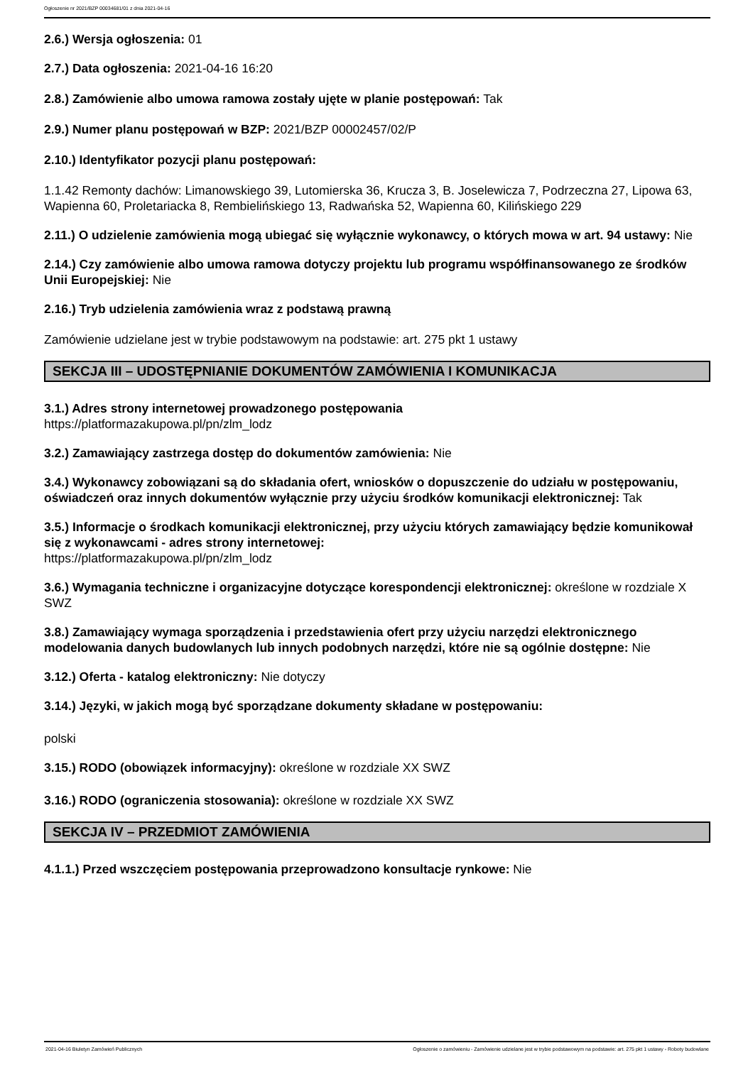Ogłoszenie nr 2021/BZP 00034681/01 z dnia 2021-04-16
2.6.) Wersja ogłoszenia: 01
2.7.) Data ogłoszenia: 2021-04-16 16:20
2.8.) Zamówienie albo umowa ramowa zostały ujęte w planie postępowań: Tak
2.9.) Numer planu postępowań w BZP: 2021/BZP 00002457/02/P
2.10.) Identyfikator pozycji planu postępowań:
1.1.42 Remonty dachów: Limanowskiego 39, Lutomierska 36, Krucza 3, B. Joselewicza 7, Podrzeczna 27, Lipowa 63, Wapienna 60, Proletariacka 8, Rembielińskiego 13, Radwańska 52, Wapienna 60, Kilińskiego 229
2.11.) O udzielenie zamówienia mogą ubiegać się wyłącznie wykonawcy, o których mowa w art. 94 ustawy: Nie
2.14.) Czy zamówienie albo umowa ramowa dotyczy projektu lub programu współfinansowanego ze środków Unii Europejskiej: Nie
2.16.) Tryb udzielenia zamówienia wraz z podstawą prawną
Zamówienie udzielane jest w trybie podstawowym na podstawie: art. 275 pkt 1 ustawy
SEKCJA III – UDOSTĘPNIANIE DOKUMENTÓW ZAMÓWIENIA I KOMUNIKACJA
3.1.) Adres strony internetowej prowadzonego postępowania
https://platformazakupowa.pl/pn/zlm_lodz
3.2.) Zamawiający zastrzega dostęp do dokumentów zamówienia: Nie
3.4.) Wykonawcy zobowiązani są do składania ofert, wniosków o dopuszczenie do udziału w postępowaniu, oświadczeń oraz innych dokumentów wyłącznie przy użyciu środków komunikacji elektronicznej: Tak
3.5.) Informacje o środkach komunikacji elektronicznej, przy użyciu których zamawiający będzie komunikował się z wykonawcami - adres strony internetowej:
https://platformazakupowa.pl/pn/zlm_lodz
3.6.) Wymagania techniczne i organizacyjne dotyczące korespondencji elektronicznej: określone w rozdziale X SWZ
3.8.) Zamawiający wymaga sporządzenia i przedstawienia ofert przy użyciu narzędzi elektronicznego modelowania danych budowlanych lub innych podobnych narzędzi, które nie są ogólnie dostępne: Nie
3.12.) Oferta - katalog elektroniczny: Nie dotyczy
3.14.) Języki, w jakich mogą być sporządzane dokumenty składane w postępowaniu:
polski
3.15.) RODO (obowiązek informacyjny): określone w rozdziale XX SWZ
3.16.) RODO (ograniczenia stosowania): określone w rozdziale XX SWZ
SEKCJA IV – PRZEDMIOT ZAMÓWIENIA
4.1.1.) Przed wszczęciem postępowania przeprowadzono konsultacje rynkowe: Nie
2021-04-16 Biuletyn Zamówień Publicznych Ogłoszenie o zamówieniu - Zamówienie udzielane jest w trybie podstawowym na podstawie: art. 275 pkt 1 ustawy - Roboty budowlane